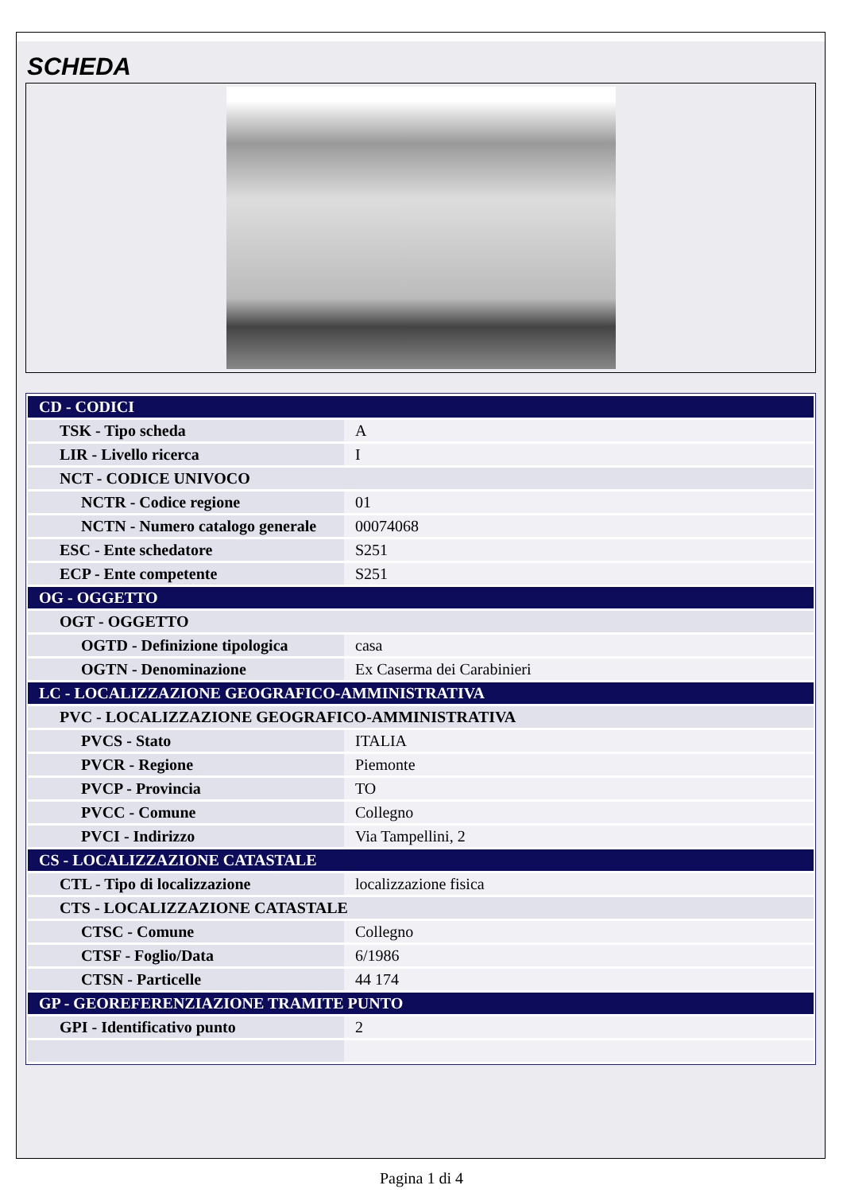SCHEDA
| CD - CODICI | |
| --- | --- |
| TSK - Tipo scheda | A |
| LIR - Livello ricerca | I |
| NCT - CODICE UNIVOCO | |
| NCTR - Codice regione | 01 |
| NCTN - Numero catalogo generale | 00074068 |
| ESC - Ente schedatore | S251 |
| ECP - Ente competente | S251 |
| OG - OGGETTO | |
| OGT - OGGETTO | |
| OGTD - Definizione tipologica | casa |
| OGTN - Denominazione | Ex Caserma dei Carabinieri |
| LC - LOCALIZZAZIONE GEOGRAFICO-AMMINISTRATIVA | |
| PVC - LOCALIZZAZIONE GEOGRAFICO-AMMINISTRATIVA | |
| PVCS - Stato | ITALIA |
| PVCR - Regione | Piemonte |
| PVCP - Provincia | TO |
| PVCC - Comune | Collegno |
| PVCI - Indirizzo | Via Tampellini, 2 |
| CS - LOCALIZZAZIONE CATASTALE | |
| CTL - Tipo di localizzazione | localizzazione fisica |
| CTS - LOCALIZZAZIONE CATASTALE | |
| CTSC - Comune | Collegno |
| CTSF - Foglio/Data | 6/1986 |
| CTSN - Particelle | 44 174 |
| GP - GEOREFERENZIAZIONE TRAMITE PUNTO | |
| GPI - Identificativo punto | 2 |
Pagina 1 di 4